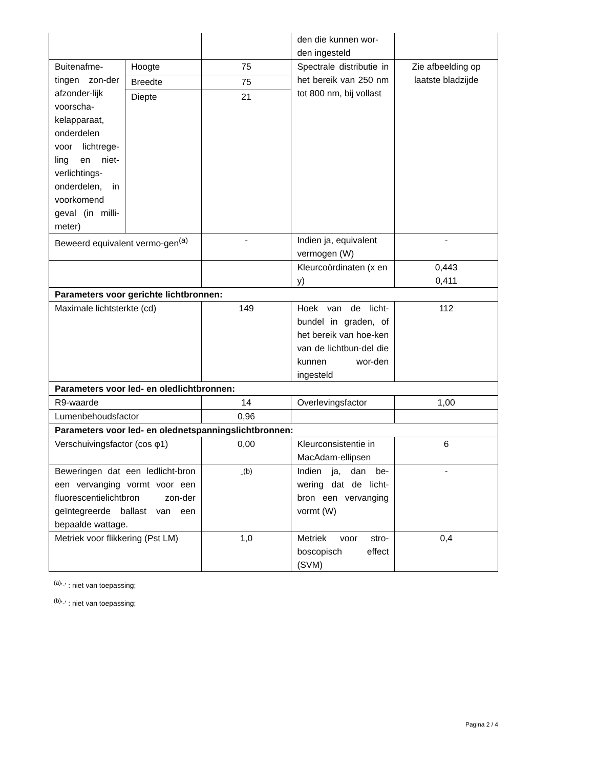| | | | den die kunnen wor-den ingesteld | |
| Buitenafme-tingen zon-der afzonder-lijk voorscha-kelapparaat, onderdelen voor lichtrege-ling en niet-verlichtings-onderdelen, in voorkomend geval (in milli-meter) | Hoogte | 75 | Spectrale distributie in het bereik van 250 nm tot 800 nm, bij vollast | Zie afbeelding op laatste bladzijde |
| | Breedte | 75 | | |
| | Diepte | 21 | | |
| Beweerd equivalent vermo-gen<sup>(a)</sup> | | - | Indien ja, equivalent vermogen (W) | - |
| | | | Kleurcoördinaten (x en y) | 0,443 0,411 |
| Parameters voor gerichte lichtbronnen: | | | | |
| Maximale lichtsterkte (cd) | | 149 | Hoek van de licht-bundel in graden, of het bereik van hoe-ken van de lichtbun-del die kunnen wor-den ingesteld | 112 |
| Parameters voor led- en oledlichtbronnen: | | | | |
| R9-waarde | | 14 | Overlevingsfactor | 1,00 |
| Lumenbehoudsfactor | | 0,96 | | |
| Parameters voor led- en olednetspanningslichtbronnen: | | | | |
| Verschuivingsfactor (cos φ1) | | 0,00 | Kleurconsistentie in MacAdam-ellipsen | 6 |
| Beweringen dat een ledlicht-bron een vervanging vormt voor een fluorescentielichtbron zon-der geïntegreerde ballast van een bepaalde wattage. | | -<sup>(b)</sup> | Indien ja, dan be-wering dat de licht-bron een vervanging vormt (W) | - |
| Metriek voor flikkering (Pst LM) | | 1,0 | Metriek voor stro-boscopisch effect (SVM) | 0,4 |
<sup>(a)</sup> '-' : niet van toepassing;
<sup>(b)</sup> '-' : niet van toepassing;
Pagina 2 / 4